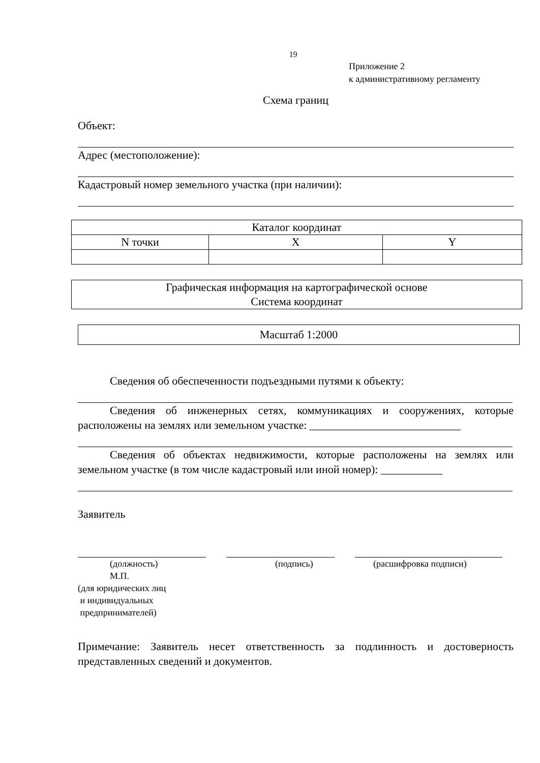19
Приложение 2
к административному регламенту
Схема границ
Объект:
Адрес (местоположение):
Кадастровый номер земельного участка (при наличии):
| Каталог координат | | |
| --- | --- | --- |
| N точки | X | Y |
Графическая информация на картографической основе
Система координат
Масштаб 1:2000
Сведения об обеспеченности подъездными путями к объекту:
Сведения об инженерных сетях, коммуникациях и сооружениях, которые расположены на землях или земельном участке: ___________________________
Сведения об объектах недвижимости, которые расположены на землях или земельном участке (в том числе кадастровый или иной номер): ___________
Заявитель
(должность) (подпись) (расшифровка подписи)
М.П.
(для юридических лиц
и индивидуальных
предпринимателей)
Примечание: Заявитель несет ответственность за подлинность и достоверность представленных сведений и документов.